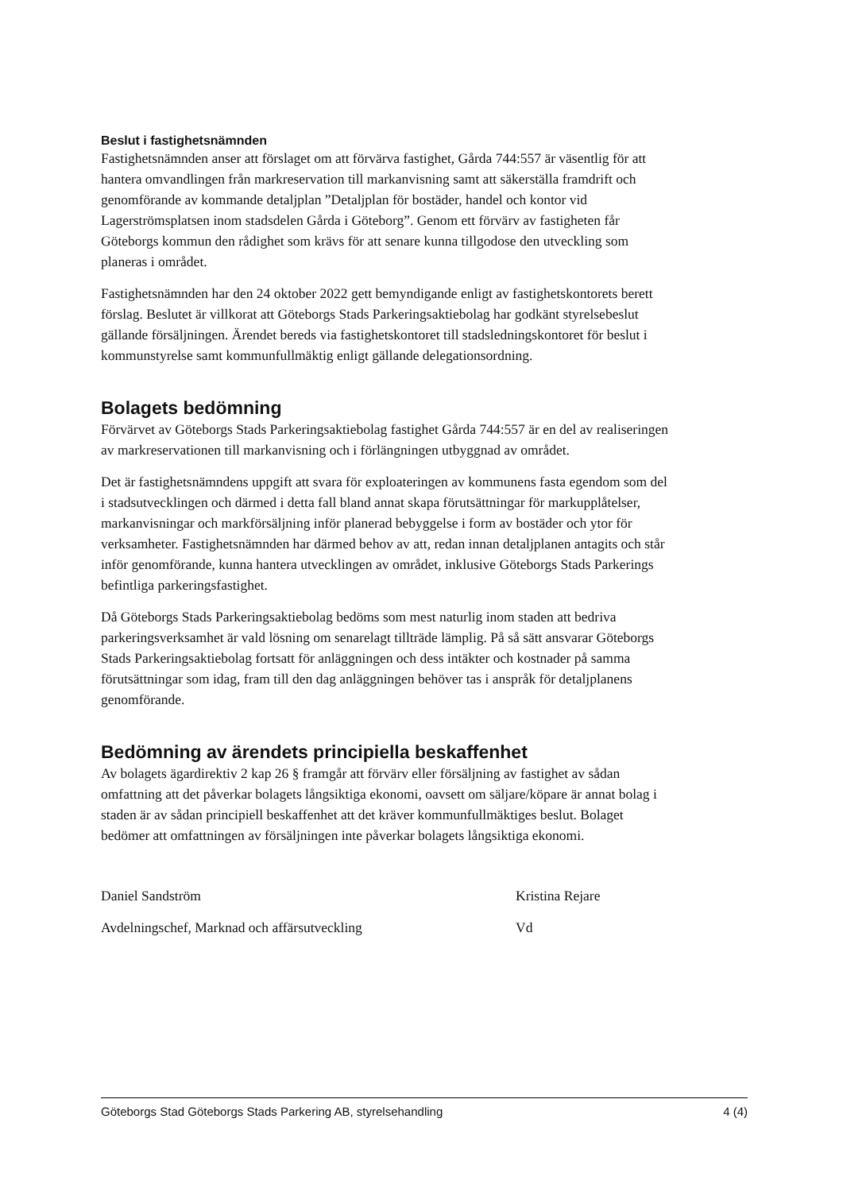Beslut i fastighetsnämnden
Fastighetsnämnden anser att förslaget om att förvärva fastighet, Gårda 744:557 är väsentlig för att hantera omvandlingen från markreservation till markanvisning samt att säkerställa framdrift och genomförande av kommande detaljplan ”Detaljplan för bostäder, handel och kontor vid Lagerströmsplatsen inom stadsdelen Gårda i Göteborg”. Genom ett förvärv av fastigheten får Göteborgs kommun den rådighet som krävs för att senare kunna tillgodose den utveckling som planeras i området.
Fastighetsnämnden har den 24 oktober 2022 gett bemyndigande enligt av fastighetskontorets berett förslag. Beslutet är villkorat att Göteborgs Stads Parkeringsaktiebolag har godkänt styrelsebeslut gällande försäljningen. Ärendet bereds via fastighetskontoret till stadsledningskontoret för beslut i kommunstyrelse samt kommunfullmäktig enligt gällande delegationsordning.
Bolagets bedömning
Förvärvet av Göteborgs Stads Parkeringsaktiebolag fastighet Gårda 744:557 är en del av realiseringen av markreservationen till markanvisning och i förlängningen utbyggnad av området.
Det är fastighetsnämndens uppgift att svara för exploateringen av kommunens fasta egendom som del i stadsutvecklingen och därmed i detta fall bland annat skapa förutsättningar för markupplåtelser, markanvisningar och markförsäljning inför planerad bebyggelse i form av bostäder och ytor för verksamheter. Fastighetsnämnden har därmed behov av att, redan innan detaljplanen antagits och står inför genomförande, kunna hantera utvecklingen av området, inklusive Göteborgs Stads Parkerings befintliga parkeringsfastighet.
Då Göteborgs Stads Parkeringsaktiebolag bedöms som mest naturlig inom staden att bedriva parkeringsverksamhet är vald lösning om senarelagt tillträde lämplig. På så sätt ansvarar Göteborgs Stads Parkeringsaktiebolag fortsatt för anläggningen och dess intäkter och kostnader på samma förutsättningar som idag, fram till den dag anläggningen behöver tas i anspråk för detaljplanens genomförande.
Bedömning av ärendets principiella beskaffenhet
Av bolagets ägardirektiv 2 kap 26 § framgår att förvärv eller försäljning av fastighet av sådan omfattning att det påverkar bolagets långsiktiga ekonomi, oavsett om säljare/köpare är annat bolag i staden är av sådan principiell beskaffenhet att det kräver kommunfullmäktiges beslut. Bolaget bedömer att omfattningen av försäljningen inte påverkar bolagets långsiktiga ekonomi.
Daniel Sandström
Avdelningschef, Marknad och affärsutveckling
Kristina Rejare
Vd
Göteborgs Stad Göteborgs Stads Parkering AB, styrelsehandling 4 (4)